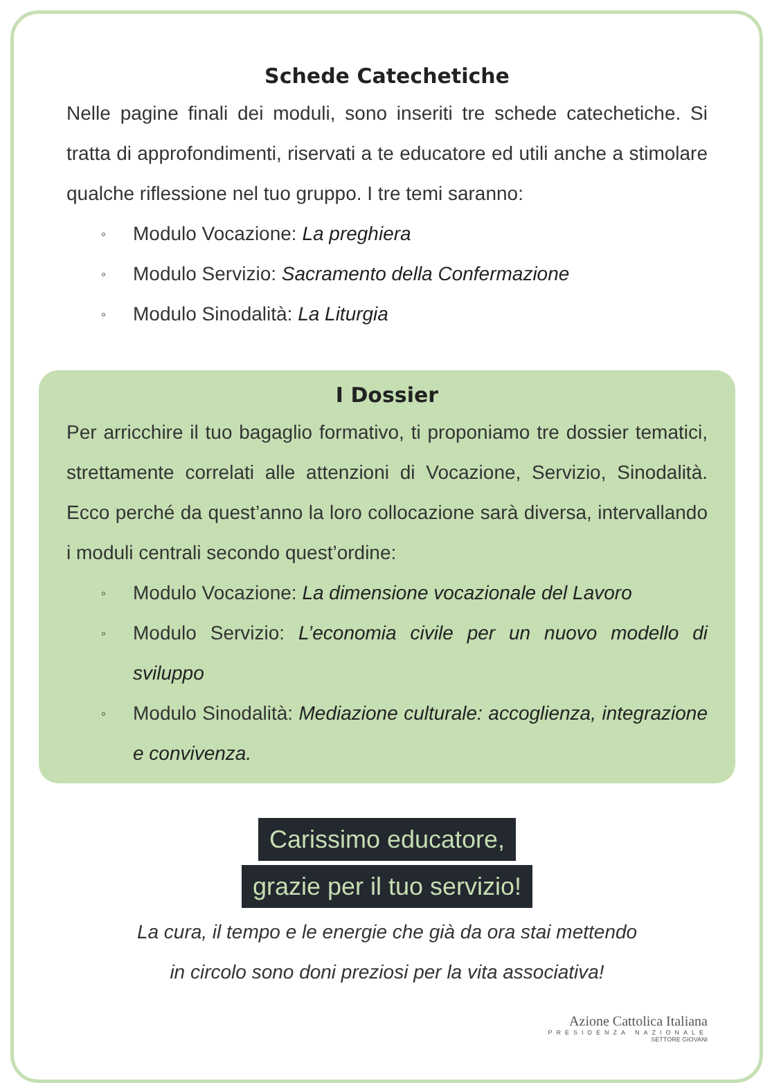Schede Catechetiche
Nelle pagine finali dei moduli, sono inseriti tre schede catechetiche. Si tratta di approfondimenti, riservati a te educatore ed utili anche a stimolare qualche riflessione nel tuo gruppo. I tre temi saranno:
◦ Modulo Vocazione: La preghiera
◦ Modulo Servizio: Sacramento della Confermazione
◦ Modulo Sinodalità: La Liturgia
I Dossier
Per arricchire il tuo bagaglio formativo, ti proponiamo tre dossier tematici, strettamente correlati alle attenzioni di Vocazione, Servizio, Sinodalità. Ecco perché da quest’anno la loro collocazione sarà diversa, intervallando i moduli centrali secondo quest’ordine:
◦ Modulo Vocazione: La dimensione vocazionale del Lavoro
◦ Modulo Servizio: L’economia civile per un nuovo modello di sviluppo
◦ Modulo Sinodalità: Mediazione culturale: accoglienza, integrazione e convivenza.
Carissimo educatore,
grazie per il tuo servizio!
La cura, il tempo e le energie che già da ora stai mettendo
in circolo sono doni preziosi per la vita associativa!
Azione Cattolica Italiana
PRESIDENZA NAZIONALE
SETTORE GIOVANI